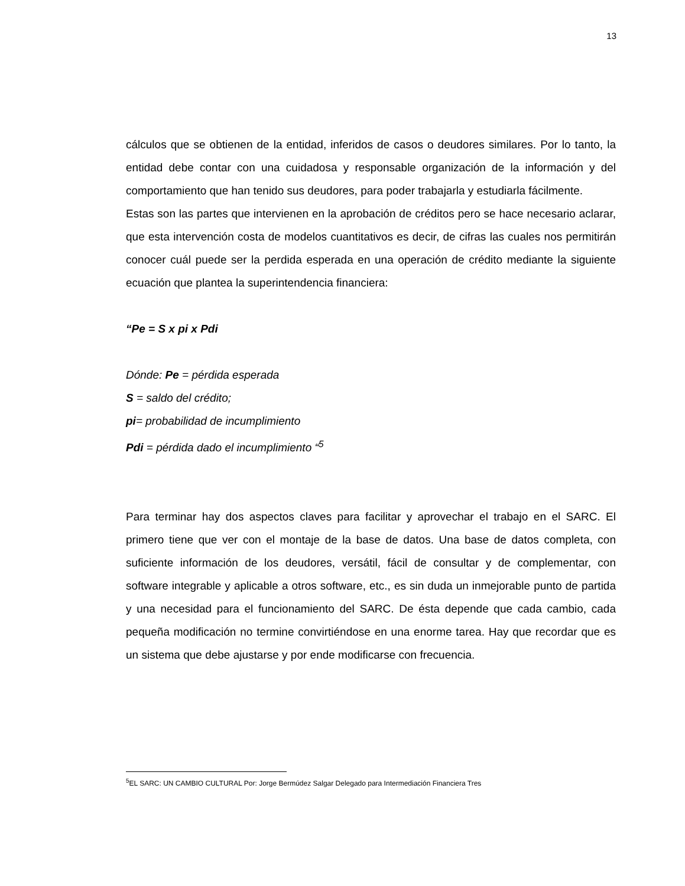13
cálculos que se obtienen de la entidad, inferidos de casos o deudores similares. Por lo tanto, la entidad debe contar con una cuidadosa y responsable organización de la información y del comportamiento que han tenido sus deudores, para poder trabajarla y estudiarla fácilmente.
Estas son las partes que intervienen en la aprobación de créditos pero se hace necesario aclarar, que esta intervención costa de modelos cuantitativos es decir, de cifras las cuales nos permitirán conocer cuál puede ser la perdida esperada en una operación de crédito mediante la siguiente ecuación que plantea la superintendencia financiera:
“Pe = S x pi x Pdi
Dónde: Pe = pérdida esperada
S = saldo del crédito;
pi= probabilidad de incumplimiento
Pdi = pérdida dado el incumplimiento “<sup>5</sup>
Para terminar hay dos aspectos claves para facilitar y aprovechar el trabajo en el SARC. El primero tiene que ver con el montaje de la base de datos. Una base de datos completa, con suficiente información de los deudores, versátil, fácil de consultar y de complementar, con software integrable y aplicable a otros software, etc., es sin duda un inmejorable punto de partida y una necesidad para el funcionamiento del SARC. De ésta depende que cada cambio, cada pequeña modificación no termine convirtiéndose en una enorme tarea. Hay que recordar que es un sistema que debe ajustarse y por ende modificarse con frecuencia.
<sup>5</sup> EL SARC: UN CAMBIO CULTURAL Por: Jorge Bermúdez Salgar Delegado para Intermediación Financiera Tres